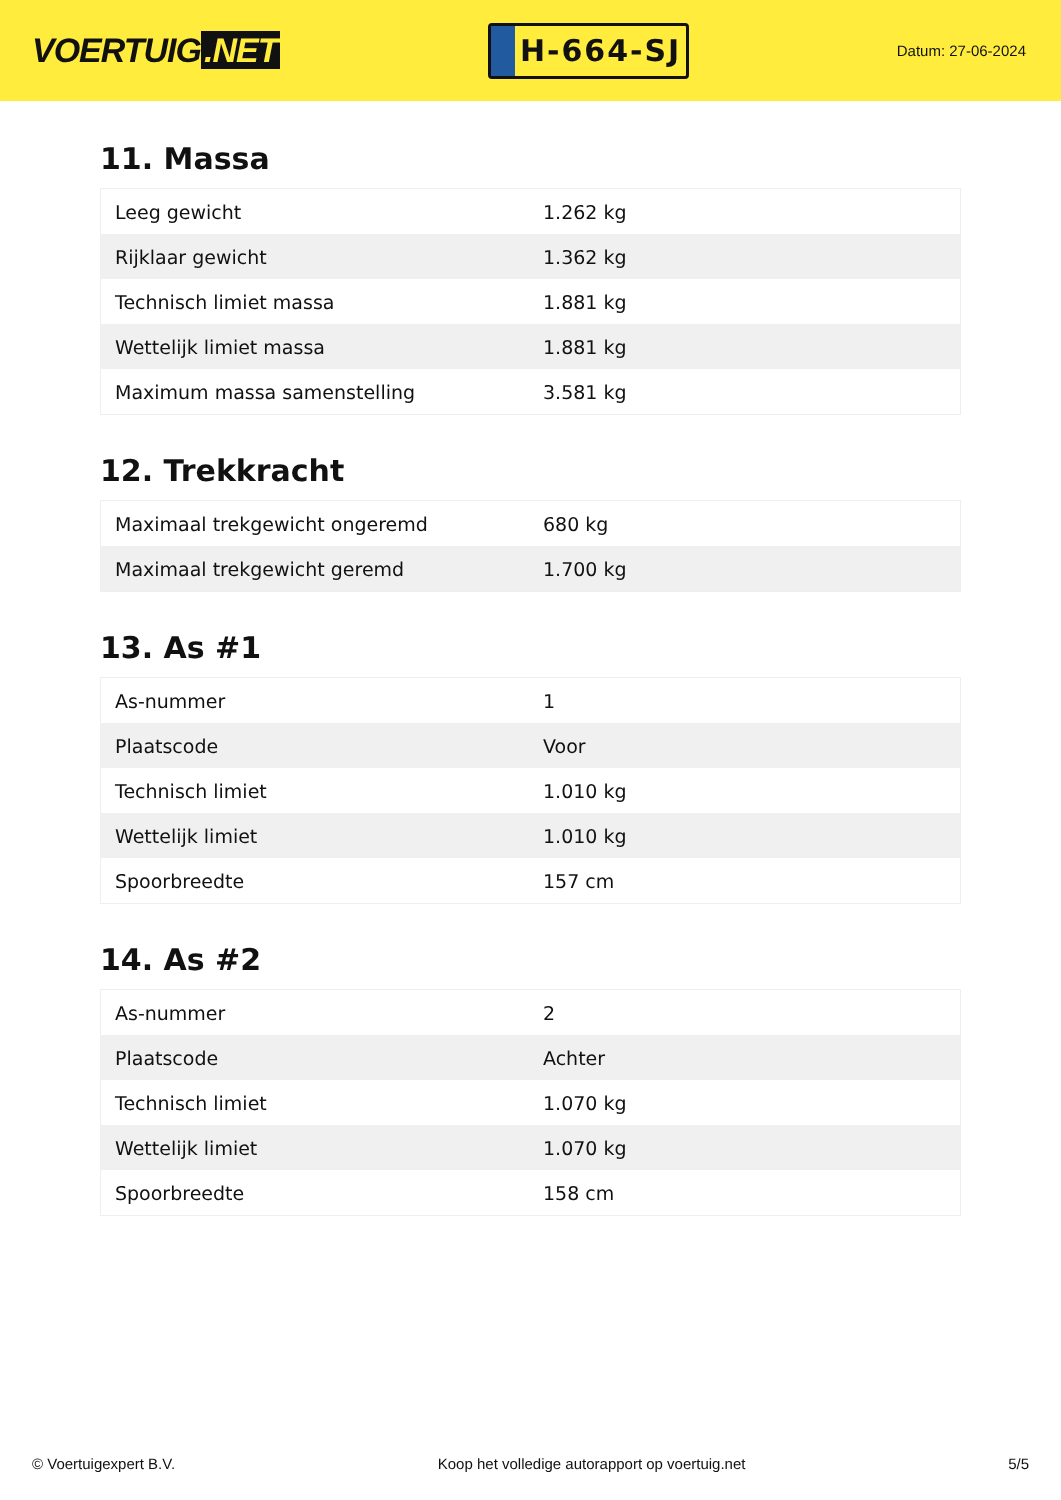VOERTUIG.NET
H-664-SJ
Datum: 27-06-2024
11. Massa
| Leeg gewicht | 1.262 kg |
| Rijklaar gewicht | 1.362 kg |
| Technisch limiet massa | 1.881 kg |
| Wettelijk limiet massa | 1.881 kg |
| Maximum massa samenstelling | 3.581 kg |
12. Trekkracht
| Maximaal trekgewicht ongeremd | 680 kg |
| Maximaal trekgewicht geremd | 1.700 kg |
13. As #1
| As-nummer | 1 |
| Plaatscode | Voor |
| Technisch limiet | 1.010 kg |
| Wettelijk limiet | 1.010 kg |
| Spoorbreedte | 157 cm |
14. As #2
| As-nummer | 2 |
| Plaatscode | Achter |
| Technisch limiet | 1.070 kg |
| Wettelijk limiet | 1.070 kg |
| Spoorbreedte | 158 cm |
© Voertuigexpert B.V. Koop het volledige autorapport op voertuig.net 5/5